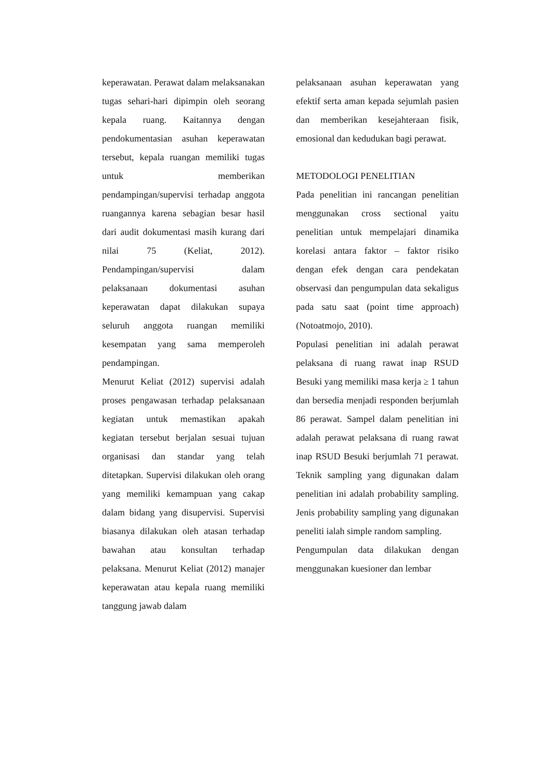keperawatan. Perawat dalam melaksanakan tugas sehari-hari dipimpin oleh seorang kepala ruang. Kaitannya dengan pendokumentasian asuhan keperawatan tersebut, kepala ruangan memiliki tugas untuk memberikan pendampingan/supervisi terhadap anggota ruangannya karena sebagian besar hasil dari audit dokumentasi masih kurang dari nilai 75 (Keliat, 2012). Pendampingan/supervisi dalam pelaksanaan dokumentasi asuhan keperawatan dapat dilakukan supaya seluruh anggota ruangan memiliki kesempatan yang sama memperoleh pendampingan.
Menurut Keliat (2012) supervisi adalah proses pengawasan terhadap pelaksanaan kegiatan untuk memastikan apakah kegiatan tersebut berjalan sesuai tujuan organisasi dan standar yang telah ditetapkan. Supervisi dilakukan oleh orang yang memiliki kemampuan yang cakap dalam bidang yang disupervisi. Supervisi biasanya dilakukan oleh atasan terhadap bawahan atau konsultan terhadap pelaksana. Menurut Keliat (2012) manajer keperawatan atau kepala ruang memiliki tanggung jawab dalam
pelaksanaan asuhan keperawatan yang efektif serta aman kepada sejumlah pasien dan memberikan kesejahteraan fisik, emosional dan kedudukan bagi perawat.
METODOLOGI PENELITIAN
Pada penelitian ini rancangan penelitian menggunakan cross sectional yaitu penelitian untuk mempelajari dinamika korelasi antara faktor – faktor risiko dengan efek dengan cara pendekatan observasi dan pengumpulan data sekaligus pada satu saat (point time approach) (Notoatmojo, 2010).
Populasi penelitian ini adalah perawat pelaksana di ruang rawat inap RSUD Besuki yang memiliki masa kerja ≥ 1 tahun dan bersedia menjadi responden berjumlah 86 perawat. Sampel dalam penelitian ini adalah perawat pelaksana di ruang rawat inap RSUD Besuki berjumlah 71 perawat. Teknik sampling yang digunakan dalam penelitian ini adalah probability sampling. Jenis probability sampling yang digunakan peneliti ialah simple random sampling.
Pengumpulan data dilakukan dengan menggunakan kuesioner dan lembar